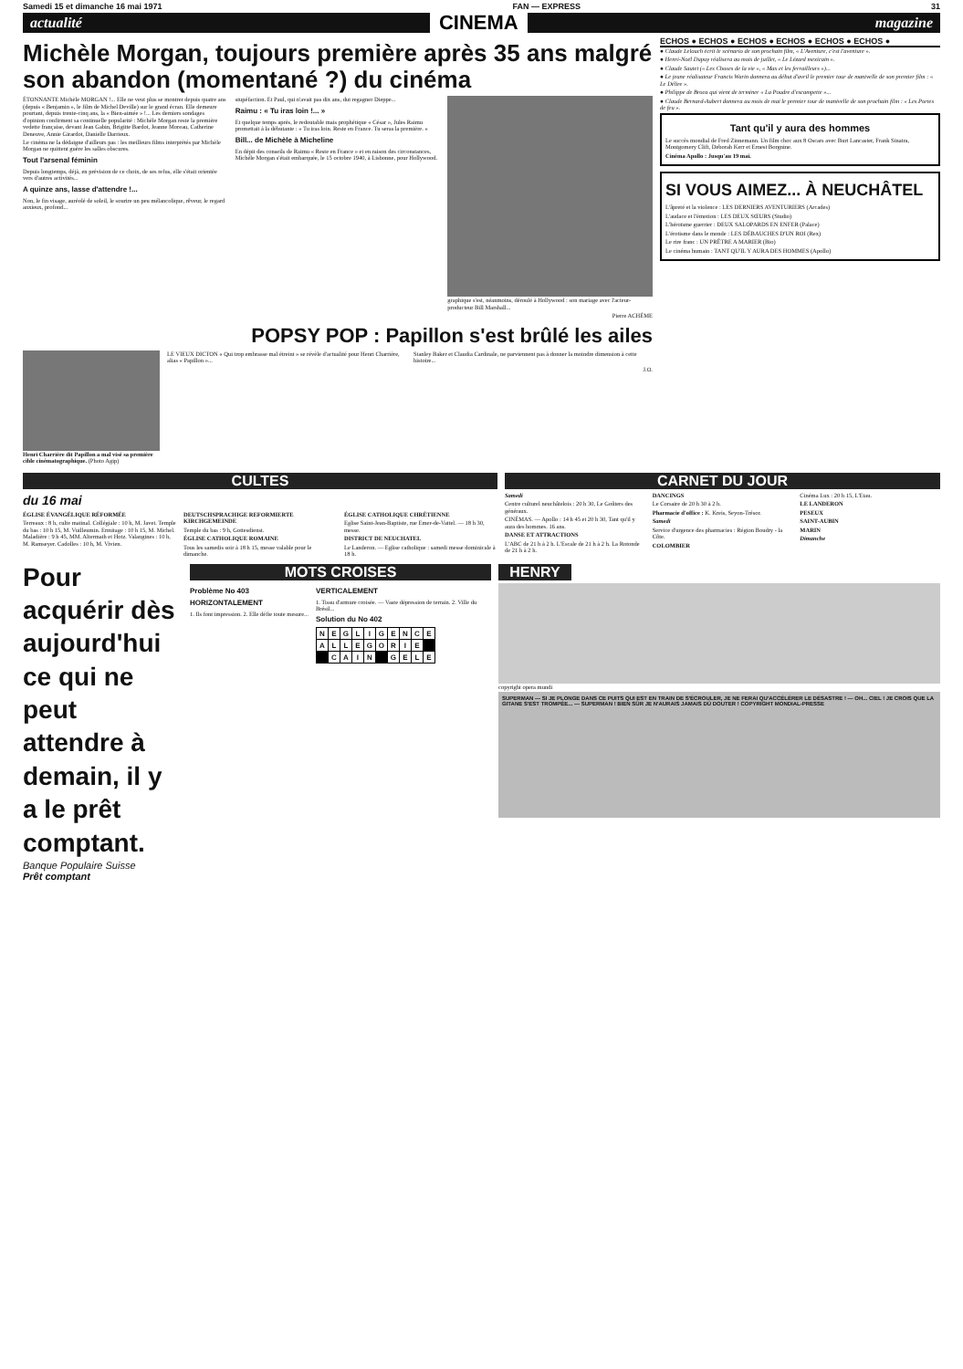Samedi 15 et dimanche 16 mai 1971 FAN — EXPRESS 31
actualité CINEMA magazine
Michèle Morgan, toujours première après 35 ans malgré son abandon (momentané ?) du cinéma
ÉTONNANTE Michèle MORGAN !... Elle ne veut plus se montrer depuis quatre ans (depuis « Benjamin », le film de Michel Deville) sur le grand écran. Elle demeure pourtant, depuis trente-cinq ans, la « Bien-aimée » !... Les derniers sondages d'opinion confirment sa continuelle popularité : Michèle Morgan reste la première vedette française, devant Jean Gabin, Brigitte Bardot, Jeanne Moreau, Catherine Deneuve, Annie Girardot, Danielle Darrieux.
Le cinéma ne la dédaigne d'ailleurs pas : les meilleurs films interprétés par Michèle Morgan ne quittent guère les salles obscures.
Tout l'arsenal féminin
Depuis longtemps, déjà, en prévision de ce choix, de ses refus, elle s'était orientée vers d'autres activités...
A quinze ans, lasse d'attendre !...
Non, le fin visage, auréolé de soleil, le sourire un peu mélancolique, rêveur, le regard anxieux, profond...
stupéfaction. Et Paul, qui n'avait pas dix ans, dut regagner Dieppe...
Raimu : « Tu iras loin !... »
Et quelque temps après, le redoutable mais prophétique « César », Jules Raimu promettait à la débutante : « Tu iras loin. Reste en France. Tu seras la première. »
Bill... de Michèle à Micheline
En dépit des conseils de Raimu « Reste en France » et en raison des circonstances, Michèle Morgan s'était embarquée, le 15 octobre 1940, à Lisbonne, pour Hollywood.
graphique s'est, néanmoins, déroulé à Hollywood : son mariage avec l'acteur-producteur Bill Marshall...
Pierre ACHÈME
POPSY POP : Papillon s'est brûlé les ailes
Henri Charrière dit Papillon a mal visé sa première cible cinématographique. (Photo Agip)
LE VIEUX DICTON « Qui trop embrasse mal étreint » se révèle d'actualité pour Henri Charrière, alias « Papillon »...
Stanley Baker et Claudia Cardinale, ne parviennent pas à donner la moindre dimension à cette histoire...
J.O.
ECHOS ● ECHOS ● ECHOS ● ECHOS ● ECHOS ● ECHOS ●
● Claude Lelouch écrit le scénario de son prochain film, « L'Aventure, c'est l'aventure ».
● Henri-Noël Dupuy réalisera au mois de juillet, « Le Lézard mexicain ».
● Claude Sautet (« Les Choses de la vie », « Max et les ferrailleurs »)...
● Le jeune réalisateur Francis Warin donnera au début d'avril le premier tour de manivelle de son premier film : « Le Délire ».
● Philippe de Broca qui vient de terminer « La Poudre d'escampette »...
● Claude Bernard-Aubert donnera au mois de mai le premier tour de manivelle de son prochain film : « Les Portes de feu ».
Tant qu'il y aura des hommes
Le succès mondial de Fred Zinnemann. Un film choc aux 8 Oscars avec Burt Lancaster, Frank Sinatra, Montgomery Clift, Deborah Kerr et Ernest Borgnine.
Cinéma Apollo : Jusqu'au 19 mai.
SI VOUS AIMEZ... À NEUCHÂTEL
L'âpreté et la violence : LES DERNIERS AVENTURIERS (Arcades)
L'audace et l'émotion : LES DEUX SŒURS (Studio)
L'héroïsme guerrier : DEUX SALOPARDS EN ENFER (Palace)
L'érotisme dans le monde : LES DÉBAUCHES D'UN ROI (Rex)
Le rire franc : UN PRÊTRE A MARIER (Bio)
Le cinéma humain : TANT QU'IL Y AURA DES HOMMES (Apollo)
CULTES
du 16 mai
ÉGLISE ÉVANGÉLIQUE RÉFORMÉE
Terreaux : 8 h, culte matinal. Collégiale : 10 h, M. Javet. Temple du bas : 10 h 15, M. Vuilleumin. Ermitage : 10 h 15, M. Michel. Maladière : 9 h 45, MM. Altermath et Hotz. Valangines : 10 h, M. Ramseyer. Cadolles : 10 h, M. Vivien.
DEUTSCHSPRACHIGE REFORMIERTE KIRCHGEMEINDE
Temple du bas : 9 h, Gottesdienst.
ÉGLISE CATHOLIQUE ROMAINE
Tous les samedis soir à 18 h 15, messe valable pour le dimanche.
ÉGLISE CATHOLIQUE CHRÉTIENNE
Eglise Saint-Jean-Baptiste, rue Emer-de-Vattel. — 18 h 30, messe.
DISTRICT DE NEUCHATEL
Le Landeron. — Eglise catholique : samedi messe dominicale à 18 h.
CARNET DU JOUR
Samedi
Centre culturel neuchâtelois : 20 h 30, Le Goûters des généraux.
CINÉMAS. — Apollo : 14 h 45 et 20 h 30, Tant qu'il y aura des hommes. 16 ans.
DANSE ET ATTRACTIONS
L'ABC de 21 h à 2 h. L'Escale de 21 h à 2 h. La Rotonde de 21 h à 2 h.
DANCINGS
Le Corsaire de 20 h 30 à 2 h.
Pharmacie d'office : K. Kreis, Seyon-Trésor.
Samedi
Service d'urgence des pharmacies : Région Boudry - la Côte.
COLOMBIER
Cinéma Lux : 20 h 15, L'Etau.
LE LANDERON
PESEUX
SAINT-AUBIN
MARIN
Dimanche
Pour acquérir dès aujourd'hui ce qui ne peut attendre à demain, il y a le prêt comptant.
Banque Populaire Suisse
Prêt comptant
MOTS CROISES
Problème No 403
HORIZONTALEMENT
1. Ils font impression. 2. Elle défie toute mesure...
VERTICALEMENT
1. Tissu d'armure croisée. — Vaste dépression de terrain. 2. Ville du Brésil...
Solution du No 402
| N | E | G | L | I | G | E | N | C | E |
| A | L | L | E | G | O | R | I | E | |
| | C | A | I | N | | G | E | L | E |
HENRY
copyright opera mundi
SUPERMAN — SI JE PLONGE DANS CE PUITS QUI EST EN TRAIN DE S'ÉCROULER, JE NE FERAI QU'ACCÉLÉRER LE DÉSASTRE ! — OH... CIEL ! JE CROIS QUE LA GITANE S'EST TROMPÉE... — SUPERMAN ! BIEN SÛR JE N'AURAIS JAMAIS DÛ DOUTER ! COPYRIGHT MONDIAL-PRESSE